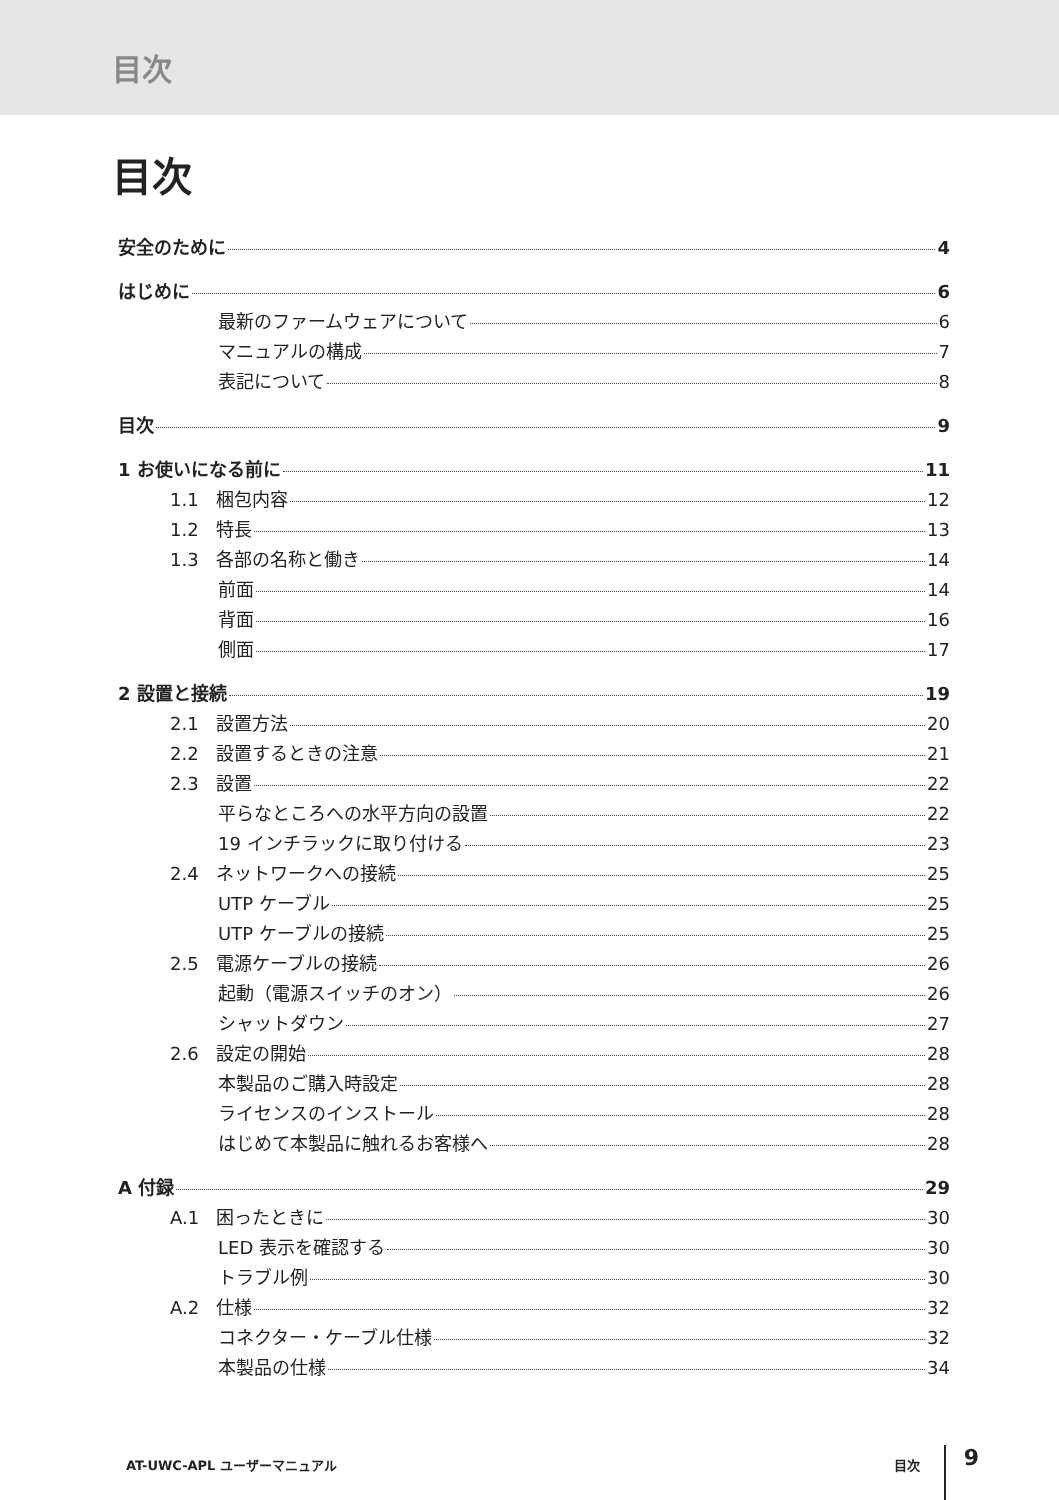目次
目次
安全のために 4
はじめに 6
最新のファームウェアについて 6
マニュアルの構成 7
表記について 8
目次 9
1 お使いになる前に 11
1.1 梱包内容 12
1.2 特長 13
1.3 各部の名称と働き 14
前面 14
背面 16
側面 17
2 設置と接続 19
2.1 設置方法 20
2.2 設置するときの注意 21
2.3 設置 22
平らなところへの水平方向の設置 22
19 インチラックに取り付ける 23
2.4 ネットワークへの接続 25
UTP ケーブル 25
UTP ケーブルの接続 25
2.5 電源ケーブルの接続 26
起動（電源スイッチのオン） 26
シャットダウン 27
2.6 設定の開始 28
本製品のご購入時設定 28
ライセンスのインストール 28
はじめて本製品に触れるお客様へ 28
A 付録 29
A.1 困ったときに 30
LED 表示を確認する 30
トラブル例 30
A.2 仕様 32
コネクター・ケーブル仕様 32
本製品の仕様 34
AT-UWC-APL ユーザーマニュアル 目次 9